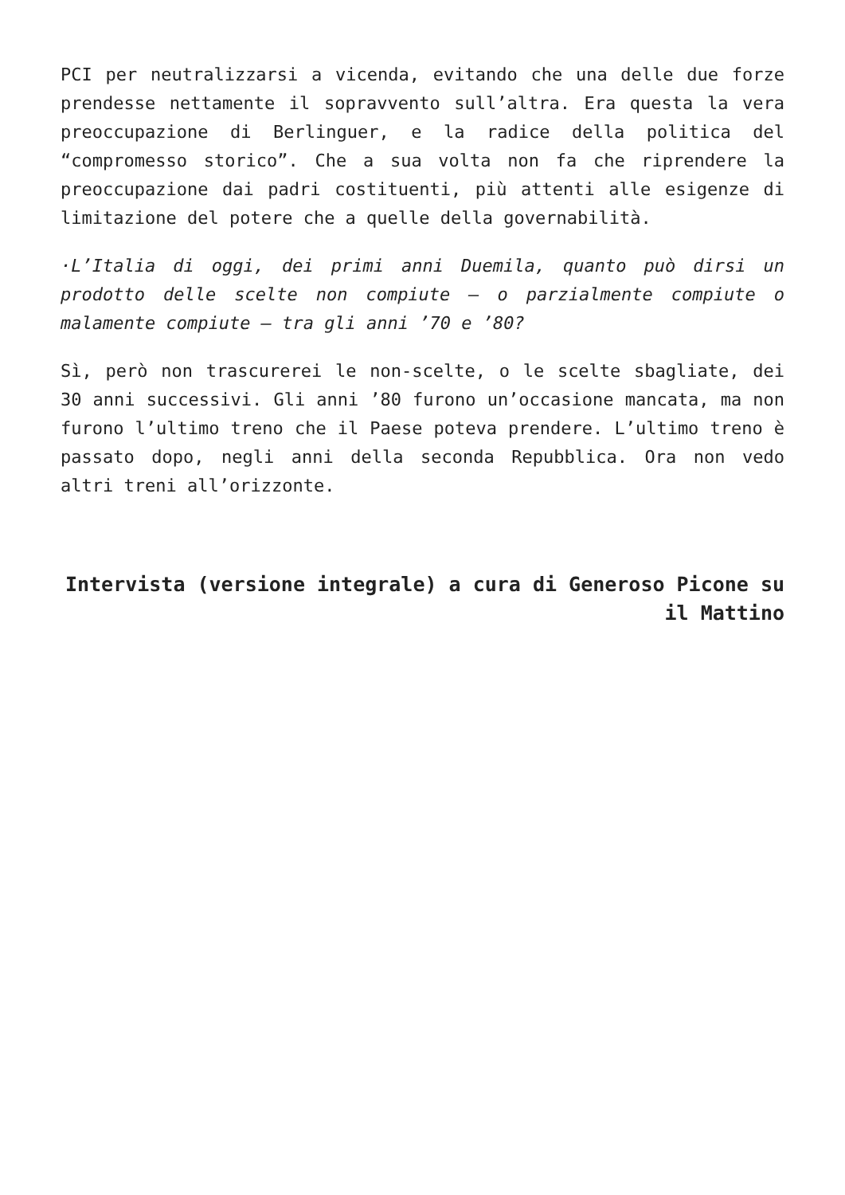PCI per neutralizzarsi a vicenda, evitando che una delle due forze prendesse nettamente il sopravvento sull’altra. Era questa la vera preoccupazione di Berlinguer, e la radice della politica del “compromesso storico”. Che a sua volta non fa che riprendere la preoccupazione dai padri costituenti, più attenti alle esigenze di limitazione del potere che a quelle della governabilità.
·L’Italia di oggi, dei primi anni Duemila, quanto può dirsi un prodotto delle scelte non compiute – o parzialmente compiute o malamente compiute – tra gli anni ’70 e ’80?
Sì, però non trascurerei le non-scelte, o le scelte sbagliate, dei 30 anni successivi. Gli anni ’80 furono un’occasione mancata, ma non furono l’ultimo treno che il Paese poteva prendere. L’ultimo treno è passato dopo, negli anni della seconda Repubblica. Ora non vedo altri treni all’orizzonte.
Intervista (versione integrale) a cura di Generoso Picone su il Mattino